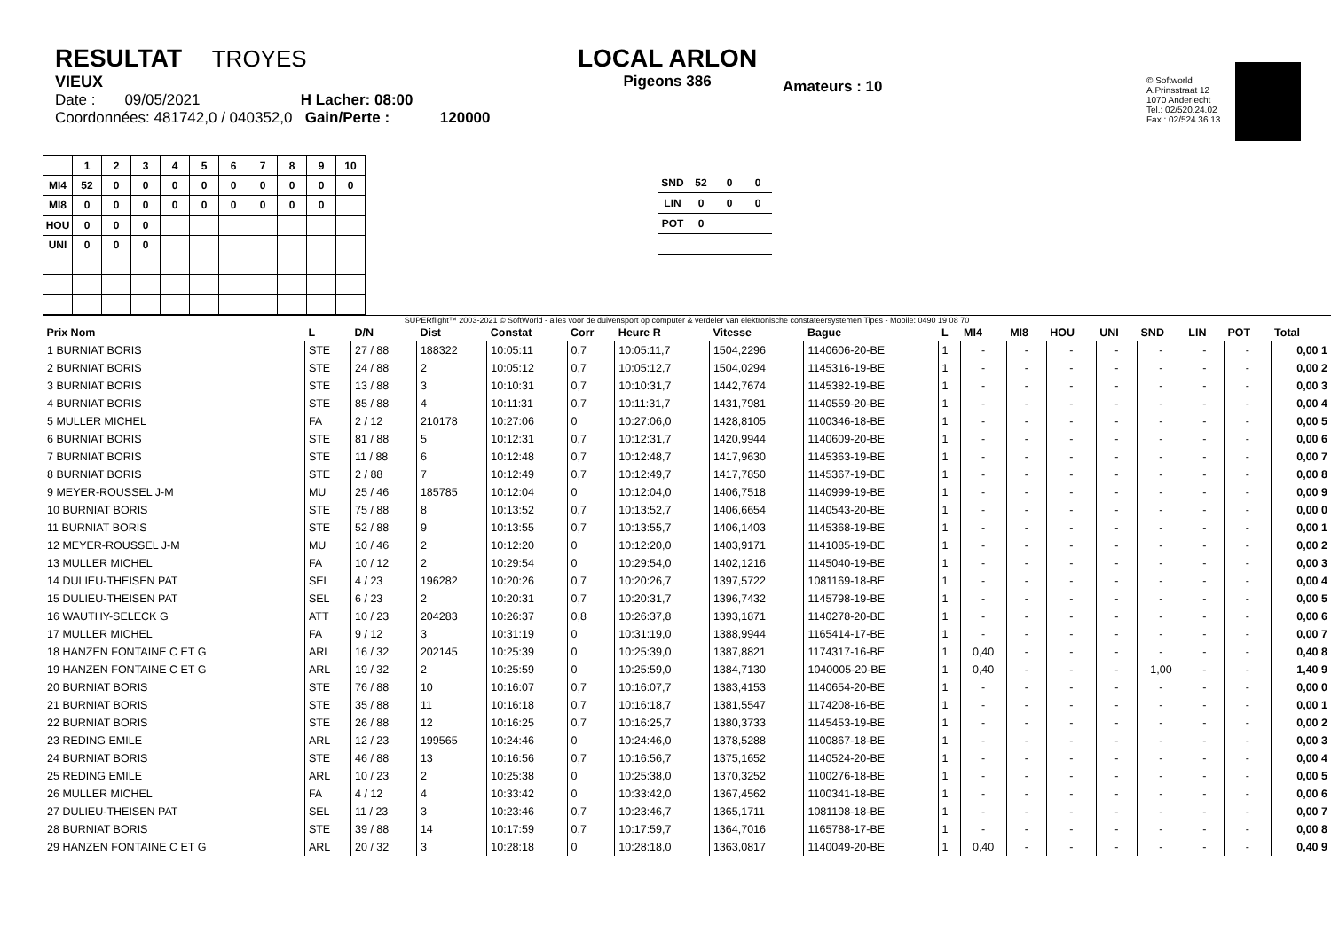RESULTAT TROYES
VIEUX
Date : 09/05/2021 H Lacher: 08:00
Coordonnées: 481742,0 / 040352,0 Gain/Perte : 120000
LOCAL ARLON
Pigeons 386
Amateurs : 10
© Softworld
A.Prinsstraat 12
1070 Anderlecht
Tel.: 02/520.24.02
Fax.: 02/524.36.13
| | 1 | 2 | 3 | 4 | 5 | 6 | 7 | 8 | 9 | 10 |
| MI4 | 52 | 0 | 0 | 0 | 0 | 0 | 0 | 0 | 0 | 0 |
| MI8 | 0 | 0 | 0 | 0 | 0 | 0 | 0 | 0 | 0 | |
| HOU | 0 | 0 | 0 | | | | | | | |
| UNI | 0 | 0 | 0 | | | | | | | |
| SND | 52 | 0 | 0 |
| LIN | 0 | 0 | 0 |
| POT | 0 | | |
SUPERflight™ 2003-2021 © SoftWorld - alles voor de duivensport op computer & verdeler van elektronische constateersystemen Tipes - Mobile: 0490 19 08 70
| Prix Nom | L | D/N | Dist | Constat | Corr | Heure R | Vitesse | Bague | L | MI4 | MI8 | HOU | UNI | SND | LIN | POT | Total |
| --- | --- | --- | --- | --- | --- | --- | --- | --- | --- | --- | --- | --- | --- | --- | --- | --- | --- |
| 1 BURNIAT BORIS | STE | 27 / 88 | 188322 | 10:05:11 | 0,7 | 10:05:11,7 | 1504,2296 | 1140606-20-BE | 1 | - | - | - | - | - | - | - | 0,00 1 |
| 2 BURNIAT BORIS | STE | 24 / 88 | 2 | 10:05:12 | 0,7 | 10:05:12,7 | 1504,0294 | 1145316-19-BE | 1 | - | - | - | - | - | - | - | 0,00 2 |
| 3 BURNIAT BORIS | STE | 13 / 88 | 3 | 10:10:31 | 0,7 | 10:10:31,7 | 1442,7674 | 1145382-19-BE | 1 | - | - | - | - | - | - | - | 0,00 3 |
| 4 BURNIAT BORIS | STE | 85 / 88 | 4 | 10:11:31 | 0,7 | 10:11:31,7 | 1431,7981 | 1140559-20-BE | 1 | - | - | - | - | - | - | - | 0,00 4 |
| 5 MULLER MICHEL | FA | 2 / 12 | 210178 | 10:27:06 | 0 | 10:27:06,0 | 1428,8105 | 1100346-18-BE | 1 | - | - | - | - | - | - | - | 0,00 5 |
| 6 BURNIAT BORIS | STE | 81 / 88 | 5 | 10:12:31 | 0,7 | 10:12:31,7 | 1420,9944 | 1140609-20-BE | 1 | - | - | - | - | - | - | - | 0,00 6 |
| 7 BURNIAT BORIS | STE | 11 / 88 | 6 | 10:12:48 | 0,7 | 10:12:48,7 | 1417,9630 | 1145363-19-BE | 1 | - | - | - | - | - | - | - | 0,00 7 |
| 8 BURNIAT BORIS | STE | 2 / 88 | 7 | 10:12:49 | 0,7 | 10:12:49,7 | 1417,7850 | 1145367-19-BE | 1 | - | - | - | - | - | - | - | 0,00 8 |
| 9 MEYER-ROUSSEL J-M | MU | 25 / 46 | 185785 | 10:12:04 | 0 | 10:12:04,0 | 1406,7518 | 1140999-19-BE | 1 | - | - | - | - | - | - | - | 0,00 9 |
| 10 BURNIAT BORIS | STE | 75 / 88 | 8 | 10:13:52 | 0,7 | 10:13:52,7 | 1406,6654 | 1140543-20-BE | 1 | - | - | - | - | - | - | - | 0,00 0 |
| 11 BURNIAT BORIS | STE | 52 / 88 | 9 | 10:13:55 | 0,7 | 10:13:55,7 | 1406,1403 | 1145368-19-BE | 1 | - | - | - | - | - | - | - | 0,00 1 |
| 12 MEYER-ROUSSEL J-M | MU | 10 / 46 | 2 | 10:12:20 | 0 | 10:12:20,0 | 1403,9171 | 1141085-19-BE | 1 | - | - | - | - | - | - | - | 0,00 2 |
| 13 MULLER MICHEL | FA | 10 / 12 | 2 | 10:29:54 | 0 | 10:29:54,0 | 1402,1216 | 1145040-19-BE | 1 | - | - | - | - | - | - | - | 0,00 3 |
| 14 DULIEU-THEISEN PAT | SEL | 4 / 23 | 196282 | 10:20:26 | 0,7 | 10:20:26,7 | 1397,5722 | 1081169-18-BE | 1 | - | - | - | - | - | - | - | 0,00 4 |
| 15 DULIEU-THEISEN PAT | SEL | 6 / 23 | 2 | 10:20:31 | 0,7 | 10:20:31,7 | 1396,7432 | 1145798-19-BE | 1 | - | - | - | - | - | - | - | 0,00 5 |
| 16 WAUTHY-SELECK G | ATT | 10 / 23 | 204283 | 10:26:37 | 0,8 | 10:26:37,8 | 1393,1871 | 1140278-20-BE | 1 | - | - | - | - | - | - | - | 0,00 6 |
| 17 MULLER MICHEL | FA | 9 / 12 | 3 | 10:31:19 | 0 | 10:31:19,0 | 1388,9944 | 1165414-17-BE | 1 | - | - | - | - | - | - | - | 0,00 7 |
| 18 HANZEN FONTAINE C ET G | ARL | 16 / 32 | 202145 | 10:25:39 | 0 | 10:25:39,0 | 1387,8821 | 1174317-16-BE | 1 | 0,40 | - | - | - | - | - | - | 0,40 8 |
| 19 HANZEN FONTAINE C ET G | ARL | 19 / 32 | 2 | 10:25:59 | 0 | 10:25:59,0 | 1384,7130 | 1040005-20-BE | 1 | 0,40 | - | - | - | 1,00 | - | - | 1,40 9 |
| 20 BURNIAT BORIS | STE | 76 / 88 | 10 | 10:16:07 | 0,7 | 10:16:07,7 | 1383,4153 | 1140654-20-BE | 1 | - | - | - | - | - | - | - | 0,00 0 |
| 21 BURNIAT BORIS | STE | 35 / 88 | 11 | 10:16:18 | 0,7 | 10:16:18,7 | 1381,5547 | 1174208-16-BE | 1 | - | - | - | - | - | - | - | 0,00 1 |
| 22 BURNIAT BORIS | STE | 26 / 88 | 12 | 10:16:25 | 0,7 | 10:16:25,7 | 1380,3733 | 1145453-19-BE | 1 | - | - | - | - | - | - | - | 0,00 2 |
| 23 REDING EMILE | ARL | 12 / 23 | 199565 | 10:24:46 | 0 | 10:24:46,0 | 1378,5288 | 1100867-18-BE | 1 | - | - | - | - | - | - | - | 0,00 3 |
| 24 BURNIAT BORIS | STE | 46 / 88 | 13 | 10:16:56 | 0,7 | 10:16:56,7 | 1375,1652 | 1140524-20-BE | 1 | - | - | - | - | - | - | - | 0,00 4 |
| 25 REDING EMILE | ARL | 10 / 23 | 2 | 10:25:38 | 0 | 10:25:38,0 | 1370,3252 | 1100276-18-BE | 1 | - | - | - | - | - | - | - | 0,00 5 |
| 26 MULLER MICHEL | FA | 4 / 12 | 4 | 10:33:42 | 0 | 10:33:42,0 | 1367,4562 | 1100341-18-BE | 1 | - | - | - | - | - | - | - | 0,00 6 |
| 27 DULIEU-THEISEN PAT | SEL | 11 / 23 | 3 | 10:23:46 | 0,7 | 10:23:46,7 | 1365,1711 | 1081198-18-BE | 1 | - | - | - | - | - | - | - | 0,00 7 |
| 28 BURNIAT BORIS | STE | 39 / 88 | 14 | 10:17:59 | 0,7 | 10:17:59,7 | 1364,7016 | 1165788-17-BE | 1 | - | - | - | - | - | - | - | 0,00 8 |
| 29 HANZEN FONTAINE C ET G | ARL | 20 / 32 | 3 | 10:28:18 | 0 | 10:28:18,0 | 1363,0817 | 1140049-20-BE | 1 | 0,40 | - | - | - | - | - | - | 0,40 9 |